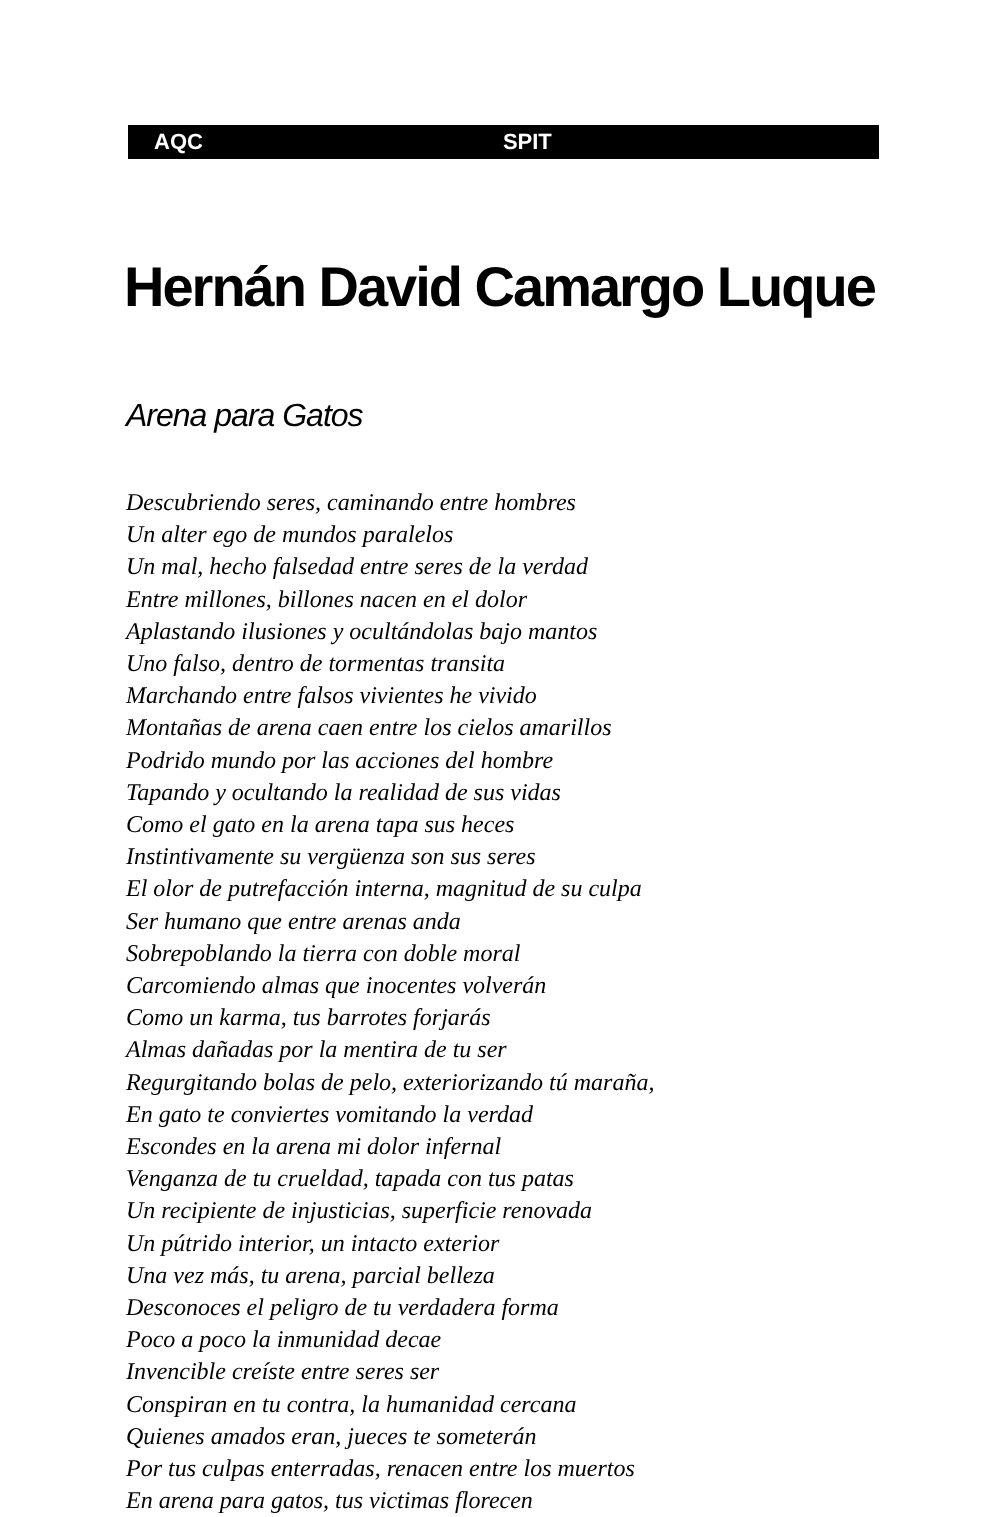AQC SPIT
Hernán David Camargo Luque
Arena para Gatos
Descubriendo seres, caminando entre hombres
Un alter ego de mundos paralelos
Un mal, hecho falsedad entre seres de la verdad
Entre millones, billones nacen en el dolor
Aplastando ilusiones y ocultándolas bajo mantos
Uno falso, dentro de tormentas transita
Marchando entre falsos vivientes he vivido
Montañas de arena caen entre los cielos amarillos
Podrido mundo por las acciones del hombre
Tapando y ocultando la realidad de sus vidas
Como el gato en la arena tapa sus heces
Instintivamente su vergüenza son sus seres
El olor de putrefacción interna, magnitud de su culpa
Ser humano que entre arenas anda
Sobrepoblando la tierra con doble moral
Carcomiendo almas que inocentes volverán
Como un karma, tus barrotes forjarás
Almas dañadas por la mentira de tu ser
Regurgitando bolas de pelo, exteriorizando tú maraña,
En gato te conviertes vomitando la verdad
Escondes en la arena mi dolor infernal
Venganza de tu crueldad, tapada con tus patas
Un recipiente de injusticias, superficie renovada
Un pútrido interior, un intacto exterior
Una vez más, tu arena, parcial belleza
Desconoces el peligro de tu verdadera forma
Poco a poco la inmunidad decae
Invencible creíste entre seres ser
Conspiran en tu contra, la humanidad cercana
Quienes amados eran, jueces te someterán
Por tus culpas enterradas, renacen entre los muertos
En arena para gatos, tus victimas florecen